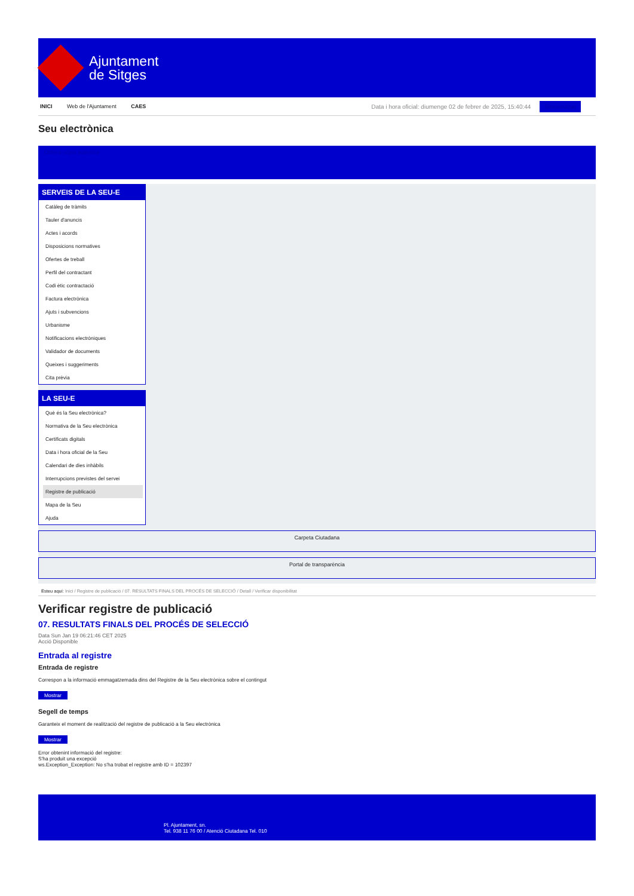Ajuntament
de Sitges
INICI Web de l'Ajuntament CAES
Data i hora oficial: diumenge 02 de febrer de 2025, 15:40:44 Sincronitzar
Seu electrònica
Obtenir còpia autèntica
SERVEIS DE LA SEU-E
Catàleg de tràmits
Tauler d'anuncis
Actes i acords
Disposicions normatives
Ofertes de treball
Perfil del contractant
Codi ètic contractació
Factura electrònica
Ajuts i subvencions
Urbanisme
Notificacions electròniques
Validador de documents
Queixes i suggeriments
Cita prèvia
LA SEU-E
Què és la Seu electrònica?
Normativa de la Seu electrònica
Certificats digitals
Data i hora oficial de la Seu
Calendari de dies inhàbils
Interrupcions previstes del servei
Registre de publicació
Mapa de la Seu
Ajuda
Carpeta Ciutadana
Portal de transparència
Esteu aquí: Inici / Registre de publicació / 07. RESULTATS FINALS DEL PROCÉS DE SELECCIÓ / Detall / Verificar disponibilitat
Verificar registre de publicació
07. RESULTATS FINALS DEL PROCÉS DE SELECCIÓ
Data Sun Jan 19 06:21:46 CET 2025
Acció Disponible
Entrada al registre
Entrada de registre
Correspon a la informació emmagatzemada dins del Registre de la Seu electrònica sobre el contingut
Mostrar
Segell de temps
Garanteix el moment de realització del registre de publicació a la Seu electrònica
Mostrar
Error obtenint informació del registre:
S'ha produit una excepció
ws.Exception_Exception: No s'ha trobat el registre amb ID = 102397
Pl. Ajuntament, sn.
Tel. 938 11 76 00 / Atenció Ciutadana Tel. 010